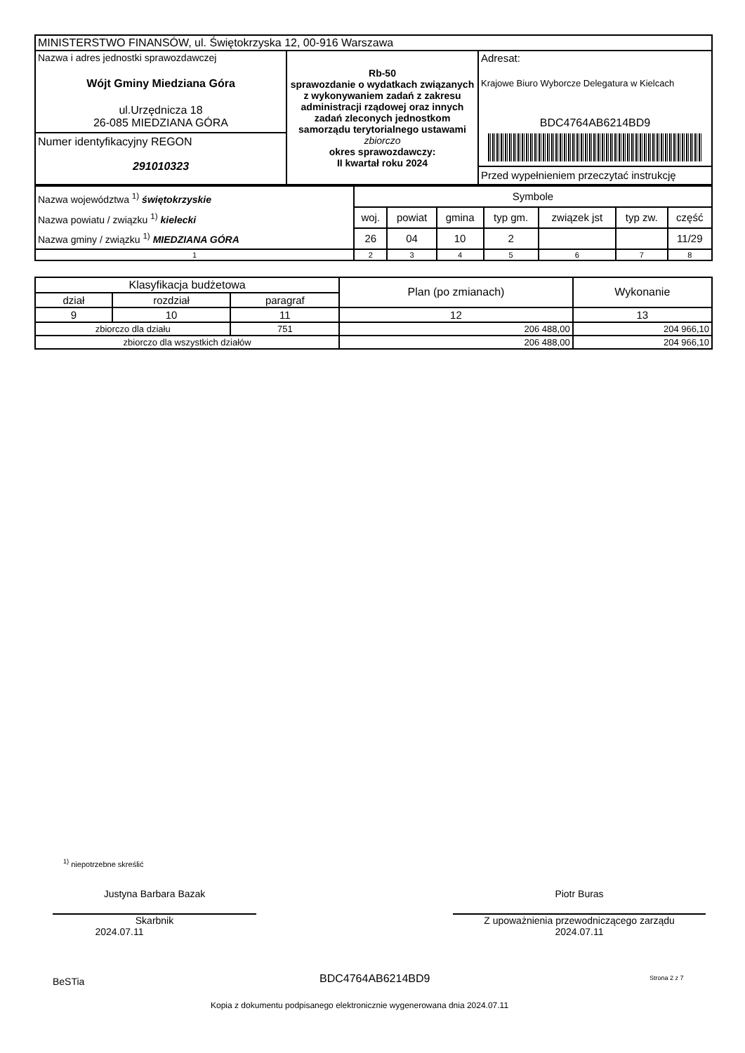| MINISTERSTWO FINANSÓW, ul. Świętokrzyska 12, 00-916 Warszawa | | |
| Nazwa i adres jednostki sprawozdawczej Wójt Gminy Miedziana Góra ul.Urzędnicza 18 26-085 MIEDZIANA GÓRA Numer identyfikacyjny REGON 291010323 | Rb-50 sprawozdanie o wydatkach związanych z wykonywaniem zadań z zakresu administracji rządowej oraz innych zadań zleconych jednostkom samorządu terytorialnego ustawami zbiorczo okres sprawozdawczy: II kwartał roku 2024 | Adresat: Krajowe Biuro Wyborcze Delegatura w Kielcach BDC4764AB6214BD9 Przed wypełnieniem przeczytać instrukcję |
| Nazwa województwa <sup>1)</sup> świętokrzyskie Nazwa powiatu / związku <sup>1)</sup> kielecki Nazwa gminy / związku <sup>1)</sup> MIEDZIANA GÓRA | Symbole | | | | | | |
| | woj. | powiat | gmina | typ gm. | związek jst | typ zw. | część |
| | 26 | 04 | 10 | 2 | | | 11/29 |
| 1 | 2 | 3 | 4 | 5 | 6 | 7 | 8 |
| Klasyfikacja budżetowa | | | Plan (po zmianach) | Wykonanie |
| --- | --- | --- | --- | --- |
| dział | rozdział | paragraf | | |
| 9 | 10 | 11 | 12 | 13 |
| zbiorczo dla działu | | 751 | 206 488,00 | 204 966,10 |
| zbiorczo dla wszystkich działów | | | 206 488,00 | 204 966,10 |
<sup>1)</sup> niepotrzebne skreślić
Justyna Barbara Bazak
Skarbnik
2024.07.11
Piotr Buras
Z upoważnienia przewodniczącego zarządu
2024.07.11
BeSTia BDC4764AB6214BD9 Strona 2 z 7
Kopia z dokumentu podpisanego elektronicznie wygenerowana dnia 2024.07.11